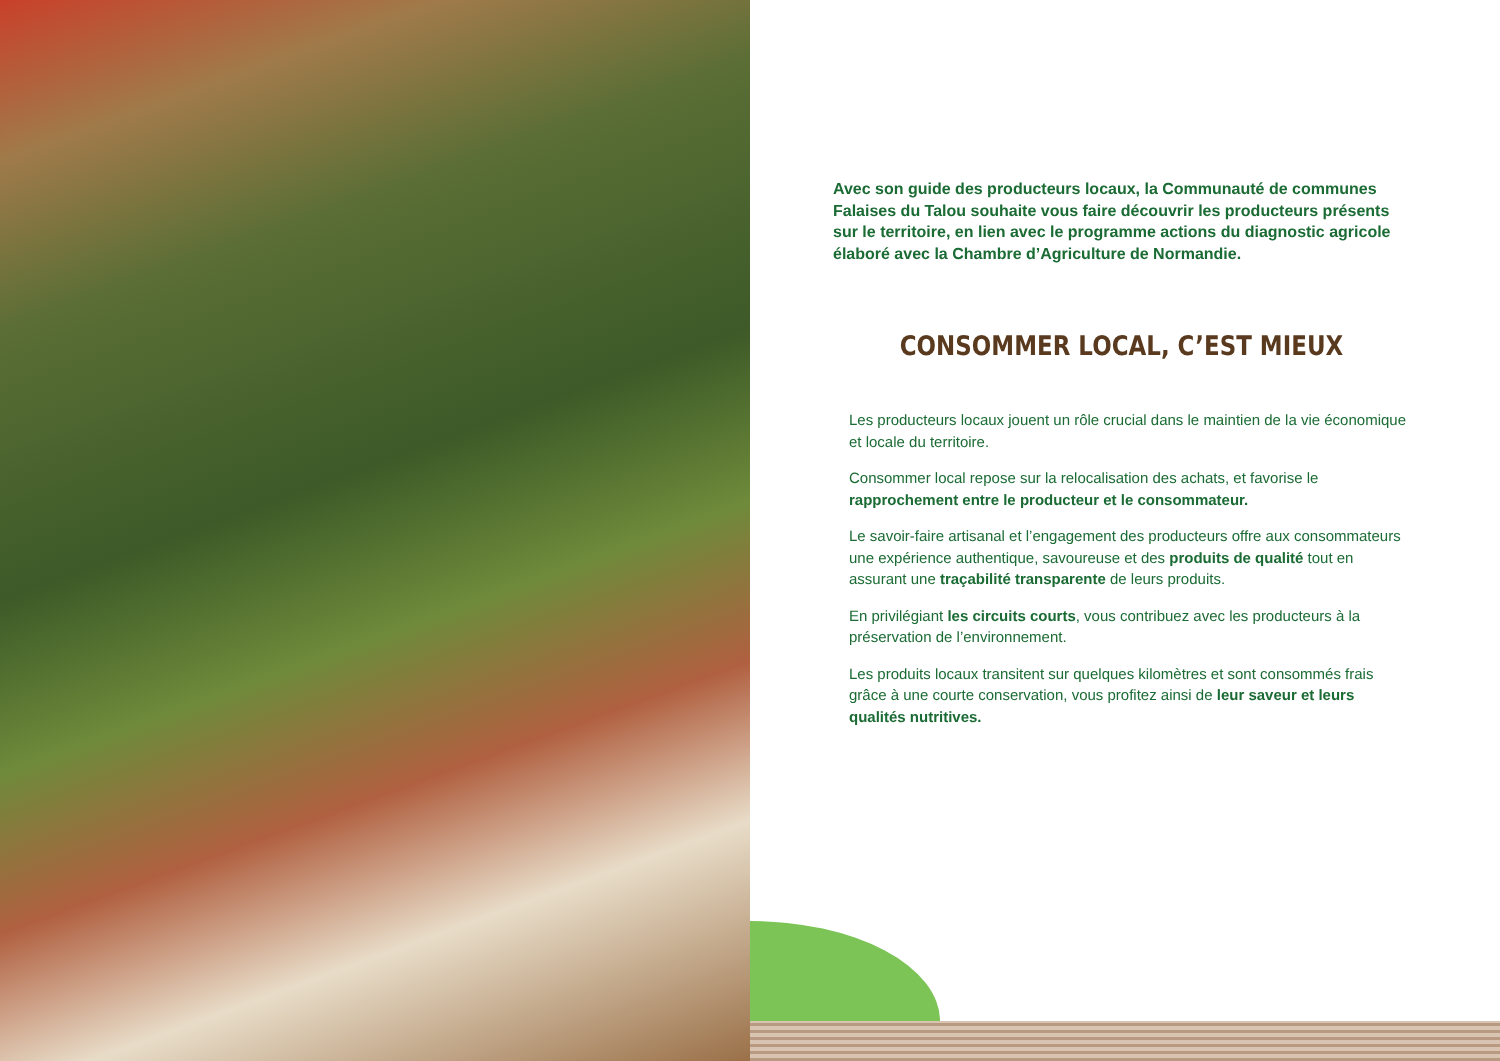Avec son guide des producteurs locaux, la Communauté de communes Falaises du Talou souhaite vous faire découvrir les producteurs présents sur le territoire, en lien avec le programme actions du diagnostic agricole élaboré avec la Chambre d’Agriculture de Normandie.
CONSOMMER LOCAL, C’EST MIEUX
Les producteurs locaux jouent un rôle crucial dans le maintien de la vie économique et locale du territoire.
Consommer local repose sur la relocalisation des achats, et favorise le rapprochement entre le producteur et le consommateur.
Le savoir-faire artisanal et l’engagement des producteurs offre aux consommateurs une expérience authentique, savoureuse et des produits de qualité tout en assurant une traçabilité transparente de leurs produits.
En privilégiant les circuits courts, vous contribuez avec les producteurs à la préservation de l’environnement.
Les produits locaux transitent sur quelques kilomètres et sont consommés frais grâce à une courte conservation, vous profitez ainsi de leur saveur et leurs qualités nutritives.